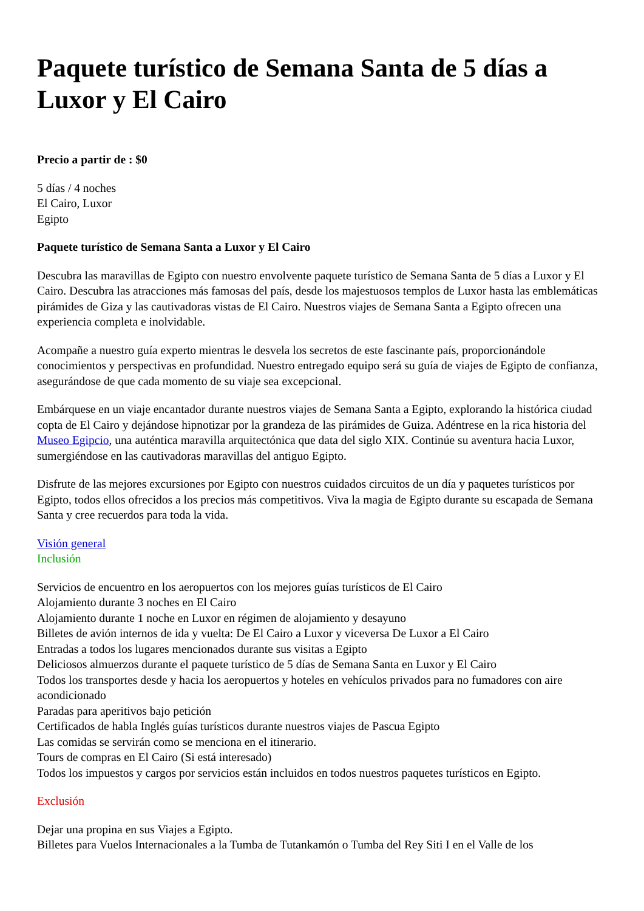Paquete turístico de Semana Santa de 5 días a Luxor y El Cairo
Precio a partir de : $0
5 días / 4 noches
El Cairo, Luxor
Egipto
Paquete turístico de Semana Santa a Luxor y El Cairo
Descubra las maravillas de Egipto con nuestro envolvente paquete turístico de Semana Santa de 5 días a Luxor y El Cairo. Descubra las atracciones más famosas del país, desde los majestuosos templos de Luxor hasta las emblemáticas pirámides de Giza y las cautivadoras vistas de El Cairo. Nuestros viajes de Semana Santa a Egipto ofrecen una experiencia completa e inolvidable.
Acompañe a nuestro guía experto mientras le desvela los secretos de este fascinante país, proporcionándole conocimientos y perspectivas en profundidad. Nuestro entregado equipo será su guía de viajes de Egipto de confianza, asegurándose de que cada momento de su viaje sea excepcional.
Embárquese en un viaje encantador durante nuestros viajes de Semana Santa a Egipto, explorando la histórica ciudad copta de El Cairo y dejándose hipnotizar por la grandeza de las pirámides de Guiza. Adéntrese en la rica historia del Museo Egipcio, una auténtica maravilla arquitectónica que data del siglo XIX. Continúe su aventura hacia Luxor, sumergiéndose en las cautivadoras maravillas del antiguo Egipto.
Disfrute de las mejores excursiones por Egipto con nuestros cuidados circuitos de un día y paquetes turísticos por Egipto, todos ellos ofrecidos a los precios más competitivos. Viva la magia de Egipto durante su escapada de Semana Santa y cree recuerdos para toda la vida.
Visión general
Inclusión
Servicios de encuentro en los aeropuertos con los mejores guías turísticos de El Cairo
Alojamiento durante 3 noches en El Cairo
Alojamiento durante 1 noche en Luxor en régimen de alojamiento y desayuno
Billetes de avión internos de ida y vuelta: De El Cairo a Luxor y viceversa De Luxor a El Cairo
Entradas a todos los lugares mencionados durante sus visitas a Egipto
Deliciosos almuerzos durante el paquete turístico de 5 días de Semana Santa en Luxor y El Cairo
Todos los transportes desde y hacia los aeropuertos y hoteles en vehículos privados para no fumadores con aire acondicionado
Paradas para aperitivos bajo petición
Certificados de habla Inglés guías turísticos durante nuestros viajes de Pascua Egipto
Las comidas se servirán como se menciona en el itinerario.
Tours de compras en El Cairo (Si está interesado)
Todos los impuestos y cargos por servicios están incluidos en todos nuestros paquetes turísticos en Egipto.
Exclusión
Dejar una propina en sus Viajes a Egipto.
Billetes para Vuelos Internacionales a la Tumba de Tutankamón o Tumba del Rey Siti I en el Valle de los